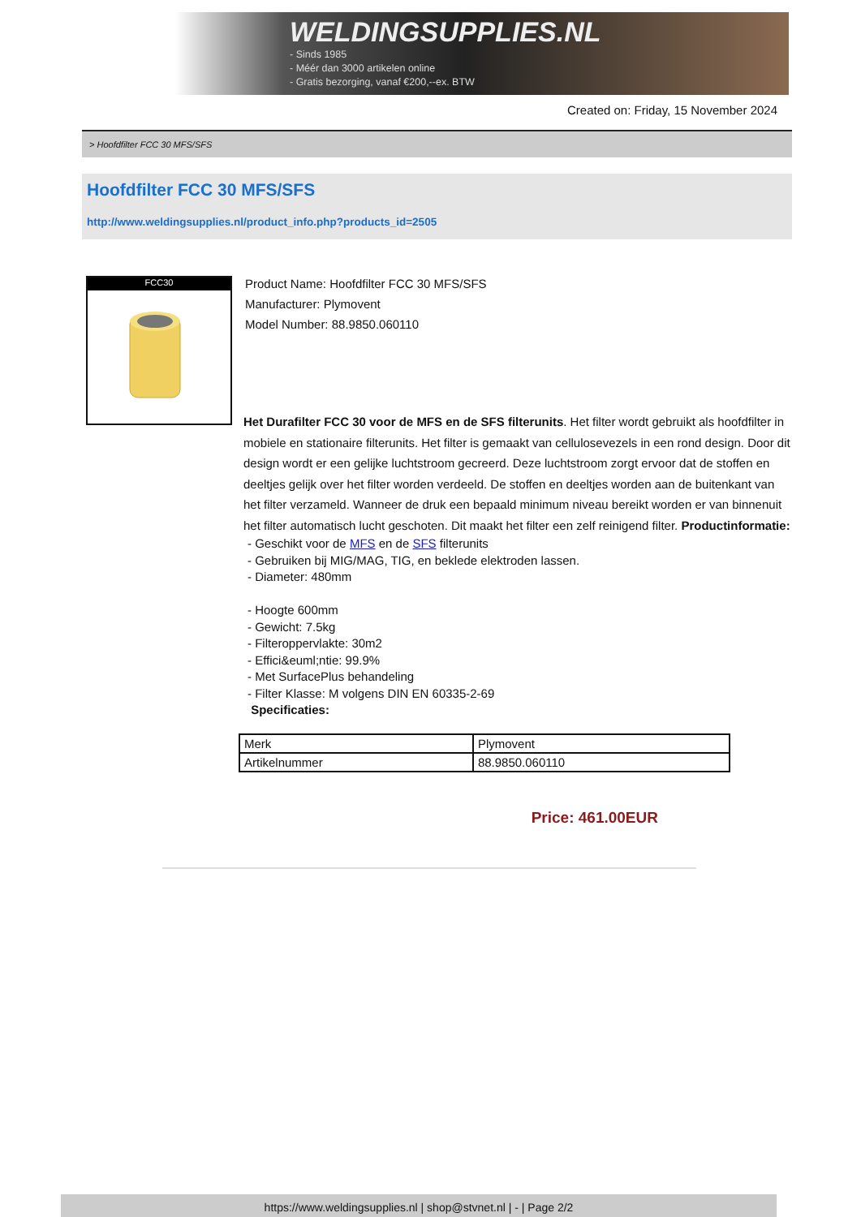WELDINGSUPPLIES.NL
- Sinds 1985
- Méér dan 3000 artikelen online
- Gratis bezorging, vanaf €200,--ex. BTW
Created on: Friday, 15 November 2024
> Hoofdfilter FCC 30 MFS/SFS
Hoofdfilter FCC 30 MFS/SFS
http://www.weldingsupplies.nl/product_info.php?products_id=2505
FCC30
Product Name: Hoofdfilter FCC 30 MFS/SFS
Manufacturer: Plymovent
Model Number: 88.9850.060110
Het Durafilter FCC 30 voor de MFS en de SFS filterunits. Het filter wordt gebruikt als hoofdfilter in mobiele en stationaire filterunits. Het filter is gemaakt van cellulosevezels in een rond design. Door dit design wordt er een gelijke luchtstroom gecreerd. Deze luchtstroom zorgt ervoor dat de stoffen en deeltjes gelijk over het filter worden verdeeld. De stoffen en deeltjes worden aan de buitenkant van het filter verzameld. Wanneer de druk een bepaald minimum niveau bereikt worden er van binnenuit het filter automatisch lucht geschoten. Dit maakt het filter een zelf reinigend filter. Productinformatie:
- Geschikt voor de MFS en de SFS filterunits
- Gebruiken bij MIG/MAG, TIG, en beklede elektroden lassen.
- Diameter: 480mm
- Hoogte 600mm
- Gewicht: 7.5kg
- Filteroppervlakte: 30m2
- Effici&euml;ntie: 99.9%
- Met SurfacePlus behandeling
- Filter Klasse: M volgens DIN EN 60335-2-69
Specificaties:
| Merk | Plymovent |
| Artikelnummer | 88.9850.060110 |
Price: 461.00EUR
https://www.weldingsupplies.nl | shop@stvnet.nl | - | Page 2/2